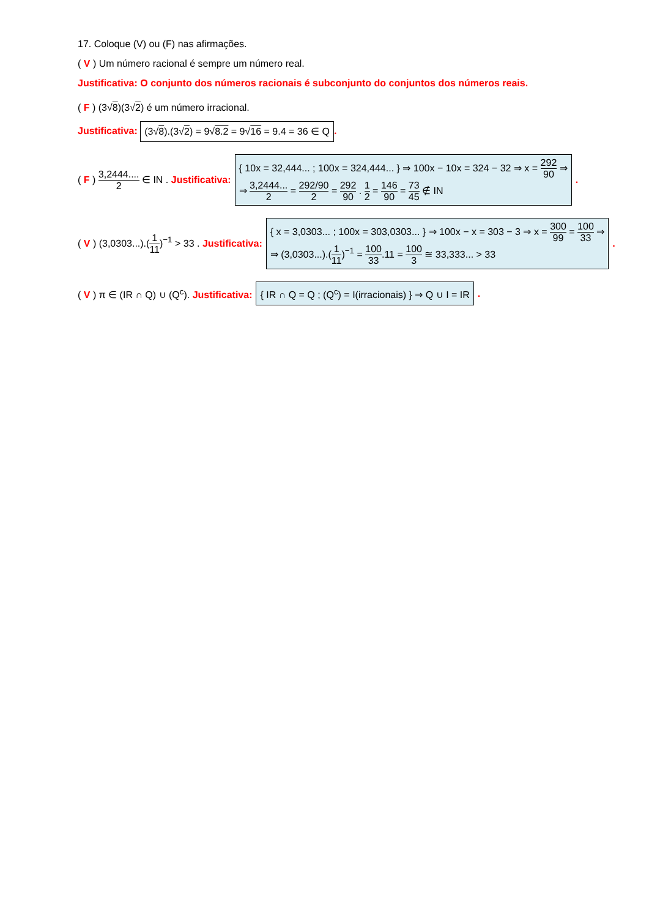17. Coloque (V) ou (F) nas afirmações.
( V ) Um número racional é sempre um número real.
Justificativa: O conjunto dos números racionais é subconjunto do conjuntos dos números reais.
( F ) (3√8)(3√2) é um número irracional.
Justificativa: (3√8).(3√2) = 9√8.2 = 9√16 = 9.4 = 36 ∈ Q.
( F ) 3,2444.... 2 ∈ IN . Justificativa: { 10x = 32,444... ; 100x = 324,444... } ⇒ 100x − 10x = 324 − 32 ⇒ x = 292 90 ⇒
⇒ 3,2444... 2 = 292/90 2 = 292 90 . 1 2 = 146 90 = 73 45 ∉ IN.
( V ) (3,0303...).(1 11)<sup>−1</sup> > 33 . Justificativa: { x = 3,0303... ; 100x = 303,0303... } ⇒ 100x − x = 303 − 3 ⇒ x = 300 99 = 100 33 ⇒
⇒ (3,0303...).(1 11)<sup>−1</sup> = 100 33.11 = 100 3 ≅ 33,333... > 33.
( V ) π ∈ (IR ∩ Q) ∪ (Q<sup>c</sup>). Justificativa: { IR ∩ Q = Q ; (Q<sup>c</sup>) = I(irracionais) } ⇒ Q ∪ I = IR.